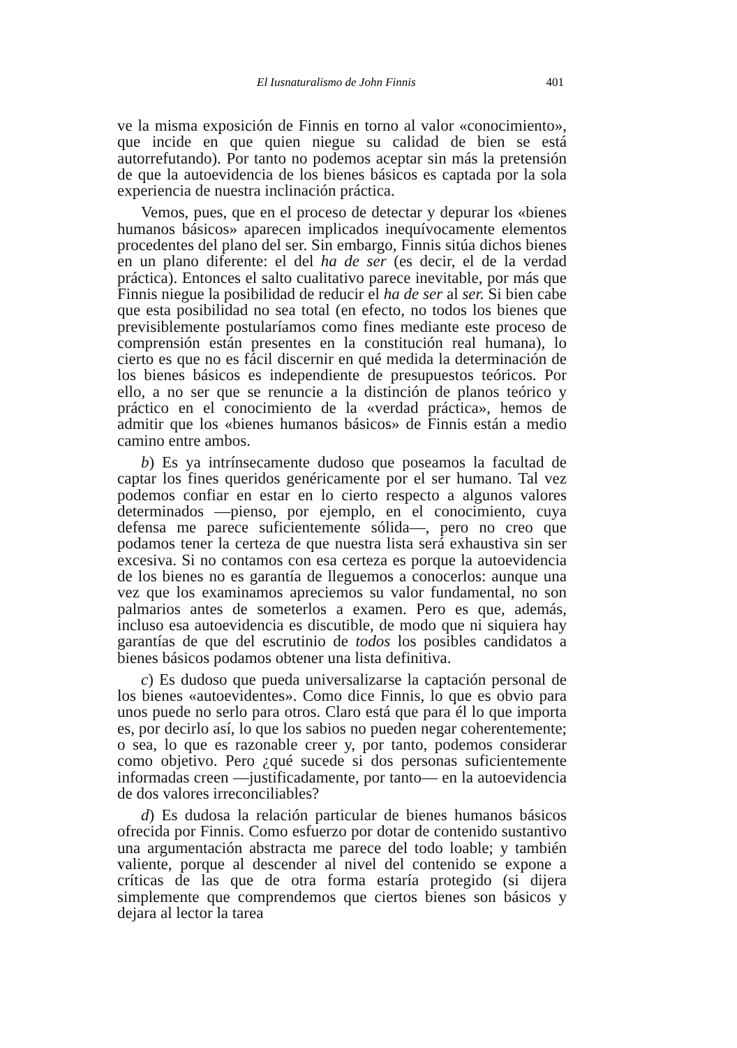El Iusnaturalismo de John Finnis 401
ve la misma exposición de Finnis en torno al valor «conocimiento», que incide en que quien niegue su calidad de bien se está autorrefutando). Por tanto no podemos aceptar sin más la pretensión de que la autoevidencia de los bienes básicos es captada por la sola experiencia de nuestra inclinación práctica.
Vemos, pues, que en el proceso de detectar y depurar los «bienes humanos básicos» aparecen implicados inequívocamente elementos procedentes del plano del ser. Sin embargo, Finnis sitúa dichos bienes en un plano diferente: el del ha de ser (es decir, el de la verdad práctica). Entonces el salto cualitativo parece inevitable, por más que Finnis niegue la posibilidad de reducir el ha de ser al ser. Si bien cabe que esta posibilidad no sea total (en efecto, no todos los bienes que previsiblemente postularíamos como fines mediante este proceso de comprensión están presentes en la constitución real humana), lo cierto es que no es fácil discernir en qué medida la determinación de los bienes básicos es independiente de presupuestos teóricos. Por ello, a no ser que se renuncie a la distinción de planos teórico y práctico en el conocimiento de la «verdad práctica», hemos de admitir que los «bienes humanos básicos» de Finnis están a medio camino entre ambos.
b) Es ya intrínsecamente dudoso que poseamos la facultad de captar los fines queridos genéricamente por el ser humano. Tal vez podemos confiar en estar en lo cierto respecto a algunos valores determinados —pienso, por ejemplo, en el conocimiento, cuya defensa me parece suficientemente sólida—, pero no creo que podamos tener la certeza de que nuestra lista será exhaustiva sin ser excesiva. Si no contamos con esa certeza es porque la autoevidencia de los bienes no es garantía de lleguemos a conocerlos: aunque una vez que los examinamos apreciemos su valor fundamental, no son palmarios antes de someterlos a examen. Pero es que, además, incluso esa autoevidencia es discutible, de modo que ni siquiera hay garantías de que del escrutinio de todos los posibles candidatos a bienes básicos podamos obtener una lista definitiva.
c) Es dudoso que pueda universalizarse la captación personal de los bienes «autoevidentes». Como dice Finnis, lo que es obvio para unos puede no serlo para otros. Claro está que para él lo que importa es, por decirlo así, lo que los sabios no pueden negar coherentemente; o sea, lo que es razonable creer y, por tanto, podemos considerar como objetivo. Pero ¿qué sucede si dos personas suficientemente informadas creen —justificadamente, por tanto— en la autoevidencia de dos valores irreconciliables?
d) Es dudosa la relación particular de bienes humanos básicos ofrecida por Finnis. Como esfuerzo por dotar de contenido sustantivo una argumentación abstracta me parece del todo loable; y también valiente, porque al descender al nivel del contenido se expone a críticas de las que de otra forma estaría protegido (si dijera simplemente que comprendemos que ciertos bienes son básicos y dejara al lector la tarea